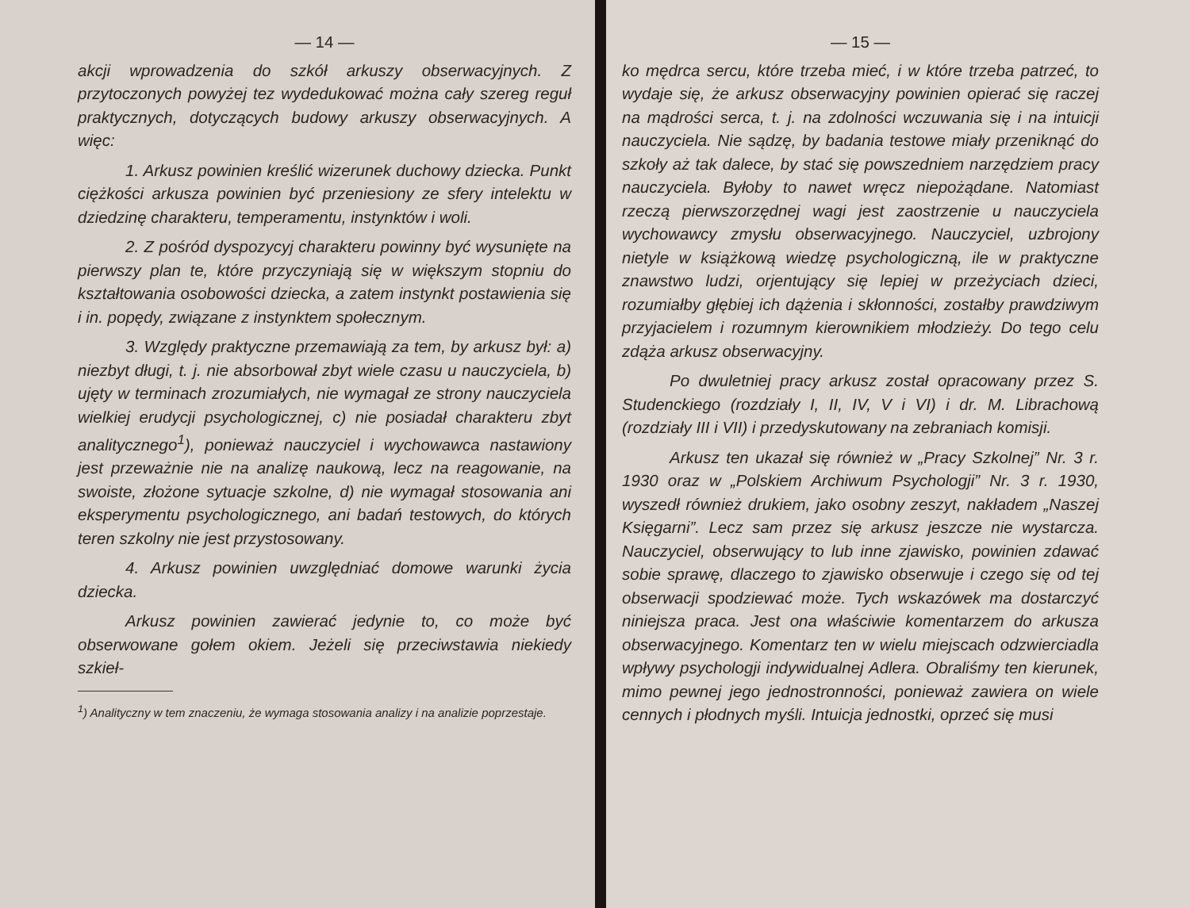— 14 —
akcji wprowadzenia do szkół arkuszy obserwacyjnych. Z przytoczonych powyżej tez wydedukować można cały szereg reguł praktycznych, dotyczących budowy arkuszy obserwacyjnych. A więc:
1. Arkusz powinien kreślić wizerunek duchowy dziecka. Punkt ciężkości arkusza powinien być przeniesiony ze sfery intelektu w dziedzinę charakteru, temperamentu, instynktów i woli.
2. Z pośród dyspozycyj charakteru powinny być wysunięte na pierwszy plan te, które przyczyniają się w większym stopniu do kształtowania osobowości dziecka, a zatem instynkt postawienia się i in. popędy, związane z instynktem społecznym.
3. Względy praktyczne przemawiają za tem, by arkusz był: a) niezbyt długi, t. j. nie absorbował zbyt wiele czasu u nauczyciela, b) ujęty w terminach zrozumiałych, nie wymagał ze strony nauczyciela wielkiej erudycji psychologicznej, c) nie posiadał charakteru zbyt analitycznego<sup>1</sup>), ponieważ nauczyciel i wychowawca nastawiony jest przeważnie nie na analizę naukową, lecz na reagowanie, na swoiste, złożone sytuacje szkolne, d) nie wymagał stosowania ani eksperymentu psychologicznego, ani badań testowych, do których teren szkolny nie jest przystosowany.
4. Arkusz powinien uwzględniać domowe warunki życia dziecka.
Arkusz powinien zawierać jedynie to, co może być obserwowane gołem okiem. Jeżeli się przeciwstawia niekiedy szkieł-
<sup>1</sup>) Analityczny w tem znaczeniu, że wymaga stosowania analizy i na analizie poprzestaje.
— 15 —
ko mędrca sercu, które trzeba mieć, i w które trzeba patrzeć, to wydaje się, że arkusz obserwacyjny powinien opierać się raczej na mądrości serca, t. j. na zdolności wczuwania się i na intuicji nauczyciela. Nie sądzę, by badania testowe miały przeniknąć do szkoły aż tak dalece, by stać się powszedniem narzędziem pracy nauczyciela. Byłoby to nawet wręcz niepożądane. Natomiast rzeczą pierwszorzędnej wagi jest zaostrzenie u nauczyciela wychowawcy zmysłu obserwacyjnego. Nauczyciel, uzbrojony nietyle w książkową wiedzę psychologiczną, ile w praktyczne znawstwo ludzi, orjentujący się lepiej w przeżyciach dzieci, rozumiałby głębiej ich dążenia i skłonności, zostałby prawdziwym przyjacielem i rozumnym kierownikiem młodzieży. Do tego celu zdąża arkusz obserwacyjny.
Po dwuletniej pracy arkusz został opracowany przez S. Studenckiego (rozdziały I, II, IV, V i VI) i dr. M. Librachową (rozdziały III i VII) i przedyskutowany na zebraniach komisji.
Arkusz ten ukazał się również w „Pracy Szkolnej” Nr. 3 r. 1930 oraz w „Polskiem Archiwum Psychologji” Nr. 3 r. 1930, wyszedł również drukiem, jako osobny zeszyt, nakładem „Naszej Księgarni”. Lecz sam przez się arkusz jeszcze nie wystarcza. Nauczyciel, obserwujący to lub inne zjawisko, powinien zdawać sobie sprawę, dlaczego to zjawisko obserwuje i czego się od tej obserwacji spodziewać może. Tych wskazówek ma dostarczyć niniejsza praca. Jest ona właściwie komentarzem do arkusza obserwacyjnego. Komentarz ten w wielu miejscach odzwierciadla wpływy psychologji indywidualnej Adlera. Obraliśmy ten kierunek, mimo pewnej jego jednostronności, ponieważ zawiera on wiele cennych i płodnych myśli. Intuicja jednostki, oprzeć się musi